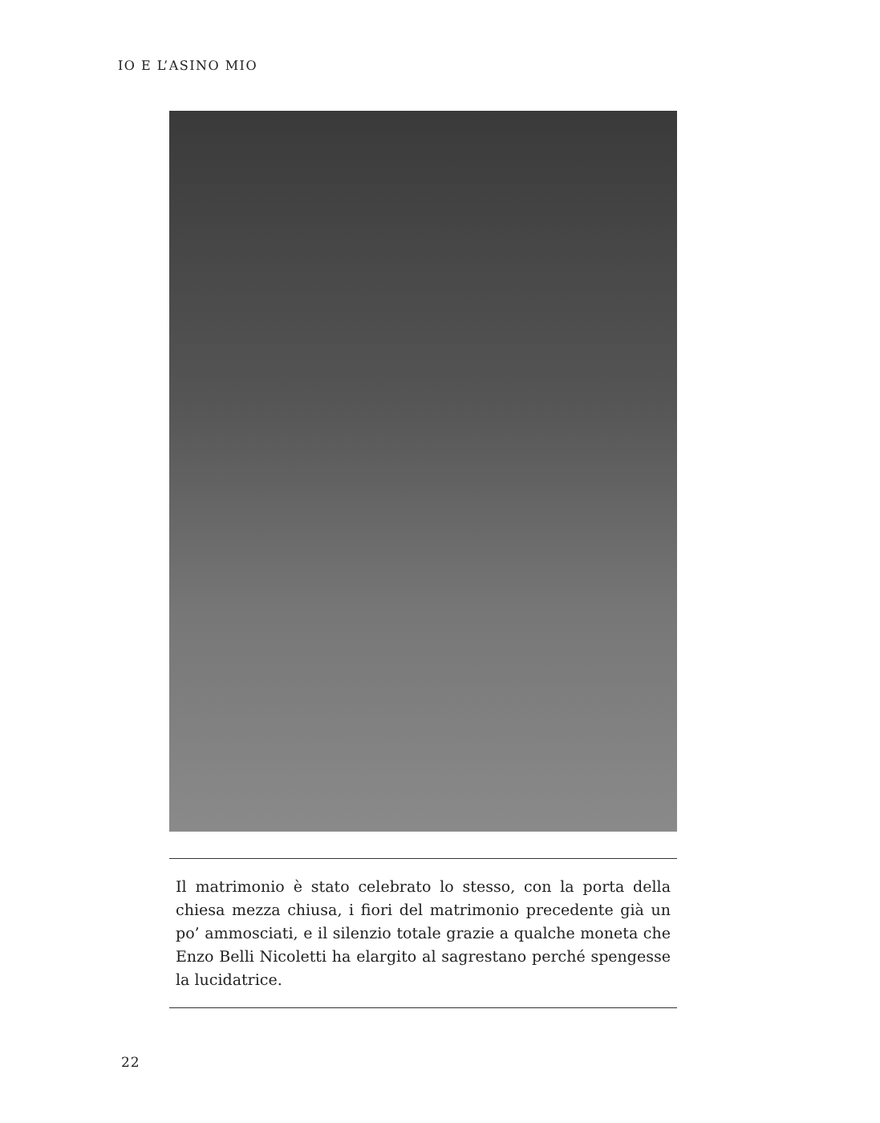IO E L’ASINO MIO
Il matrimonio è stato celebrato lo stesso, con la porta della chiesa mezza chiusa, i fiori del matrimonio precedente già un po’ ammosciati, e il silenzio totale grazie a qualche moneta che Enzo Belli Nicoletti ha elargito al sagrestano perché spengesse la lucidatrice.
22